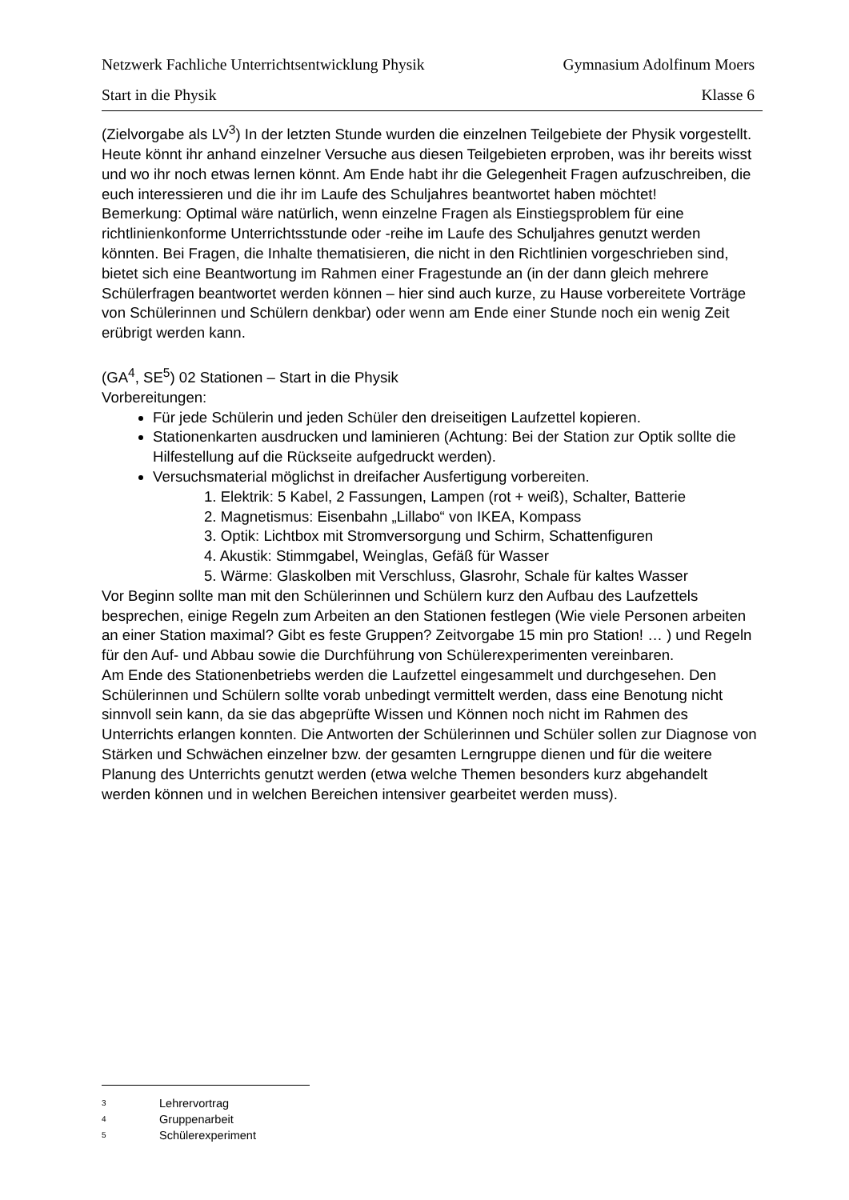Netzwerk Fachliche Unterrichtsentwicklung Physik Gymnasium Adolfinum Moers
Start in die Physik Klasse 6
(Zielvorgabe als LV<sup>3</sup>) In der letzten Stunde wurden die einzelnen Teilgebiete der Physik vorgestellt. Heute könnt ihr anhand einzelner Versuche aus diesen Teilgebieten erproben, was ihr bereits wisst und wo ihr noch etwas lernen könnt. Am Ende habt ihr die Gelegenheit Fragen aufzuschreiben, die euch interessieren und die ihr im Laufe des Schuljahres beantwortet haben möchtet!
Bemerkung: Optimal wäre natürlich, wenn einzelne Fragen als Einstiegsproblem für eine richtlinienkonforme Unterrichtsstunde oder -reihe im Laufe des Schuljahres genutzt werden könnten. Bei Fragen, die Inhalte thematisieren, die nicht in den Richtlinien vorgeschrieben sind, bietet sich eine Beantwortung im Rahmen einer Fragestunde an (in der dann gleich mehrere Schülerfragen beantwortet werden können – hier sind auch kurze, zu Hause vorbereitete Vorträge von Schülerinnen und Schülern denkbar) oder wenn am Ende einer Stunde noch ein wenig Zeit erübrigt werden kann.
(GA<sup>4</sup>, SE<sup>5</sup>) 02 Stationen – Start in die Physik
Vorbereitungen:
Für jede Schülerin und jeden Schüler den dreiseitigen Laufzettel kopieren.
Stationenkarten ausdrucken und laminieren (Achtung: Bei der Station zur Optik sollte die Hilfestellung auf die Rückseite aufgedruckt werden).
Versuchsmaterial möglichst in dreifacher Ausfertigung vorbereiten.
1. Elektrik: 5 Kabel, 2 Fassungen, Lampen (rot + weiß), Schalter, Batterie
2. Magnetismus: Eisenbahn „Lillabo“ von IKEA, Kompass
3. Optik: Lichtbox mit Stromversorgung und Schirm, Schattenfiguren
4. Akustik: Stimmgabel, Weinglas, Gefäß für Wasser
5. Wärme: Glaskolben mit Verschluss, Glasrohr, Schale für kaltes Wasser
Vor Beginn sollte man mit den Schülerinnen und Schülern kurz den Aufbau des Laufzettels besprechen, einige Regeln zum Arbeiten an den Stationen festlegen (Wie viele Personen arbeiten an einer Station maximal? Gibt es feste Gruppen? Zeitvorgabe 15 min pro Station! … ) und Regeln für den Auf- und Abbau sowie die Durchführung von Schülerexperimenten vereinbaren.
Am Ende des Stationenbetriebs werden die Laufzettel eingesammelt und durchgesehen. Den Schülerinnen und Schülern sollte vorab unbedingt vermittelt werden, dass eine Benotung nicht sinnvoll sein kann, da sie das abgeprüfte Wissen und Können noch nicht im Rahmen des Unterrichts erlangen konnten. Die Antworten der Schülerinnen und Schüler sollen zur Diagnose von Stärken und Schwächen einzelner bzw. der gesamten Lerngruppe dienen und für die weitere Planung des Unterrichts genutzt werden (etwa welche Themen besonders kurz abgehandelt werden können und in welchen Bereichen intensiver gearbeitet werden muss).
3 Lehrervortrag
4 Gruppenarbeit
5 Schülerexperiment